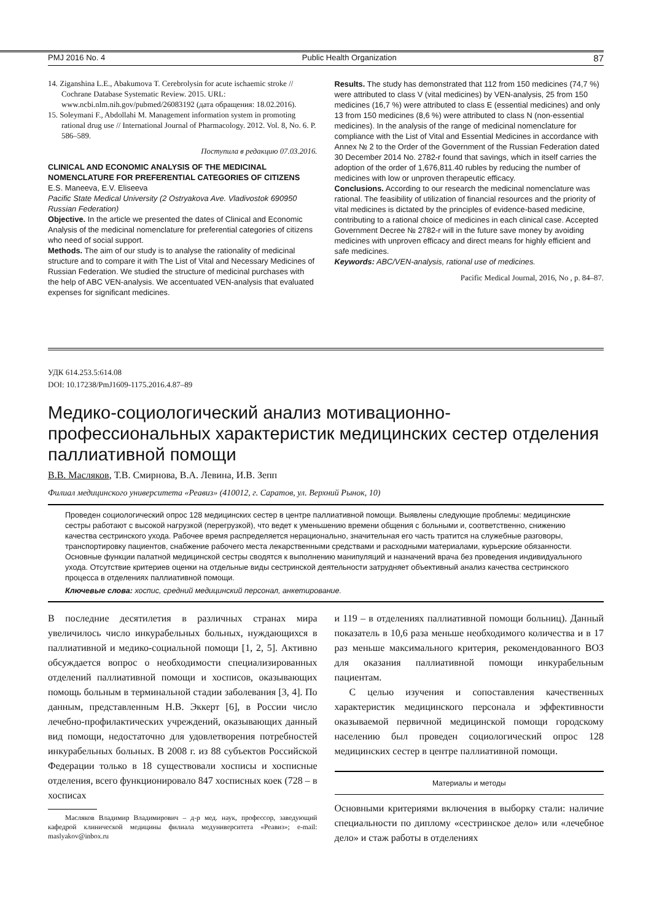PMJ 2016 No. 4 Public Health Organization 87
14. Ziganshina L.E., Abakumova T. Cerebrolysin for acute ischaemic stroke // Cochrane Database Systematic Review. 2015. URL: www.ncbi.nlm.nih.gov/pubmed/26083192 (дата обращения: 18.02.2016).
15. Soleymani F., Abdollahi M. Management information system in promoting rational drug use // International Journal of Pharmacology. 2012. Vol. 8, No. 6. P. 586–589.
Поступила в редакцию 07.03.2016.
CLINICAL AND ECONOMIC ANALYSIS OF THE MEDICINAL NOMENCLATURE FOR PREFERENTIAL CATEGORIES OF CITIZENS
E.S. Maneeva, E.V. Eliseeva
Pacific State Medical University (2 Ostryakova Ave. Vladivostok 690950 Russian Federation)
Objective. In the article we presented the dates of Clinical and Economic Analysis of the medicinal nomenclature for preferential categories of citizens who need of social support.
Methods. The aim of our study is to analyse the rationality of medicinal structure and to compare it with The List of Vital and Necessary Medicines of Russian Federation. We studied the structure of medicinal purchases with the help of ABC VEN-analysis. We accentuated VEN-analysis that evaluated expenses for significant medicines.
Results. The study has demonstrated that 112 from 150 medicines (74,7 %) were attributed to class V (vital medicines) by VEN-analysis, 25 from 150 medicines (16,7 %) were attributed to class E (essential medicines) and only 13 from 150 medicines (8,6 %) were attributed to class N (non-essential medicines). In the analysis of the range of medicinal nomenclature for compliance with the List of Vital and Essential Medicines in accordance with Annex № 2 to the Order of the Government of the Russian Federation dated 30 December 2014 No. 2782-r found that savings, which in itself carries the adoption of the order of 1,676,811.40 rubles by reducing the number of medicines with low or unproven therapeutic efficacy.
Conclusions. According to our research the medicinal nomenclature was rational. The feasibility of utilization of financial resources and the priority of vital medicines is dictated by the principles of evidence-based medicine, contributing to a rational choice of medicines in each clinical case. Accepted Government Decree № 2782-r will in the future save money by avoiding medicines with unproven efficacy and direct means for highly efficient and safe medicines.
Keywords: ABC/VEN-analysis, rational use of medicines.
Pacific Medical Journal, 2016, No , p. 84–87.
УДК 614.253.5:614.08
DOI: 10.17238/PmJ1609-1175.2016.4.87–89
Медико-социологический анализ мотивационно-профессиональных характеристик медицинских сестер отделения паллиативной помощи
В.В. Масляков, Т.В. Смирнова, В.А. Левина, И.В. Зепп
Филиал медицинского университета «Реавиз» (410012, г. Саратов, ул. Верхний Рынок, 10)
Проведен социологический опрос 128 медицинских сестер в центре паллиативной помощи. Выявлены следующие проблемы: медицинские сестры работают с высокой нагрузкой (перегрузкой), что ведет к уменьшению времени общения с больными и, соответственно, снижению качества сестринского ухода. Рабочее время распределяется нерационально, значительная его часть тратится на служебные разговоры, транспортировку пациентов, снабжение рабочего места лекарственными средствами и расходными материалами, курьерские обязанности. Основные функции палатной медицинской сестры сводятся к выполнению манипуляций и назначений врача без проведения индивидуального ухода. Отсутствие критериев оценки на отдельные виды сестринской деятельности затрудняет объективный анализ качества сестринского процесса в отделениях паллиативной помощи.
Ключевые слова: хоспис, средний медицинский персонал, анкетирование.
В последние десятилетия в различных странах мира увеличилось число инкурабельных больных, нуждающихся в паллиативной и медико-социальной помощи [1, 2, 5]. Активно обсуждается вопрос о необходимости специализированных отделений паллиативной помощи и хосписов, оказывающих помощь больным в терминальной стадии заболевания [3, 4]. По данным, представленным Н.В. Эккерт [6], в России число лечебно-профилактических учреждений, оказывающих данный вид помощи, недостаточно для удовлетворения потребностей инкурабельных больных. В 2008 г. из 88 субъектов Российской Федерации только в 18 существовали хосписы и хосписные отделения, всего функционировало 847 хосписных коек (728 – в хосписах
Масляков Владимир Владимирович – д-р мед. наук, профессор, заведующий кафедрой клинической медицины филиала медуниверситета «Реавиз»; e-mail: maslyakov@inbox.ru
и 119 – в отделениях паллиативной помощи больниц). Данный показатель в 10,6 раза меньше необходимого количества и в 17 раз меньше максимального критерия, рекомендованного ВОЗ для оказания паллиативной помощи инкурабельным пациентам.
С целью изучения и сопоставления качественных характеристик медицинского персонала и эффективности оказываемой первичной медицинской помощи городскому населению был проведен социологический опрос 128 медицинских сестер в центре паллиативной помощи.
Материалы и методы
Основными критериями включения в выборку стали: наличие специальности по диплому «сестринское дело» или «лечебное дело» и стаж работы в отделениях